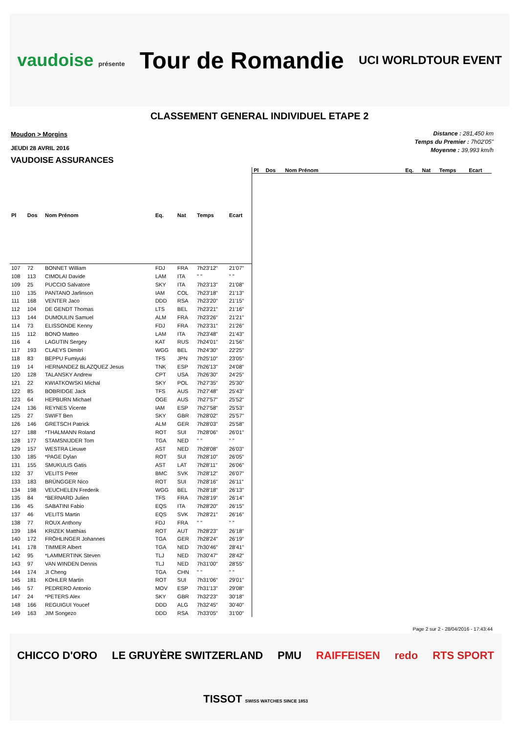vaudoise présente Tour de Romandie UCI WORLDTOUR EVENT
CLASSEMENT GENERAL INDIVIDUEL ETAPE 2
Moudon > Morgins
JEUDI 28 AVRIL 2016
VAUDOISE ASSURANCES
Distance : 281,450 km
Temps du Premier : 7h02'05"
Moyenne : 39,993 km/h
| Pl | Dos | Nom Prénom | Eq. | Nat | Temps | Ecart |
| --- | --- | --- | --- | --- | --- | --- |
| 107 | 72 | BONNET William | FDJ | FRA | 7h23'12" | 21'07" |
| 108 | 113 | CIMOLAI Davide | LAM | ITA | " " | " " |
| 109 | 25 | PUCCIO Salvatore | SKY | ITA | 7h23'13" | 21'08" |
| 110 | 135 | PANTANO Jarlinson | IAM | COL | 7h23'18" | 21'13" |
| 111 | 168 | VENTER Jaco | DDD | RSA | 7h23'20" | 21'15" |
| 112 | 104 | DE GENDT Thomas | LTS | BEL | 7h23'21" | 21'16" |
| 113 | 144 | DUMOULIN Samuel | ALM | FRA | 7h23'26" | 21'21" |
| 114 | 73 | ELISSONDE Kenny | FDJ | FRA | 7h23'31" | 21'26" |
| 115 | 112 | BONO Matteo | LAM | ITA | 7h23'48" | 21'43" |
| 116 | 4 | LAGUTIN Sergey | KAT | RUS | 7h24'01" | 21'56" |
| 117 | 193 | CLAEYS Dimitri | WGG | BEL | 7h24'30" | 22'25" |
| 118 | 83 | BEPPU Fumiyuki | TFS | JPN | 7h25'10" | 23'05" |
| 119 | 14 | HERNANDEZ BLAZQUEZ Jesus | TNK | ESP | 7h26'13" | 24'08" |
| 120 | 128 | TALANSKY Andrew | CPT | USA | 7h26'30" | 24'25" |
| 121 | 22 | KWIATKOWSKI Michal | SKY | POL | 7h27'35" | 25'30" |
| 122 | 85 | BOBRIDGE Jack | TFS | AUS | 7h27'48" | 25'43" |
| 123 | 64 | HEPBURN Michael | OGE | AUS | 7h27'57" | 25'52" |
| 124 | 136 | REYNES Vicente | IAM | ESP | 7h27'58" | 25'53" |
| 125 | 27 | SWIFT Ben | SKY | GBR | 7h28'02" | 25'57" |
| 126 | 146 | GRETSCH Patrick | ALM | GER | 7h28'03" | 25'58" |
| 127 | 188 | *THALMANN Roland | ROT | SUI | 7h28'06" | 26'01" |
| 128 | 177 | STAMSNIJDER Tom | TGA | NED | " " | " " |
| 129 | 157 | WESTRA Lieuwe | AST | NED | 7h28'08" | 26'03" |
| 130 | 185 | *PAGE Dylan | ROT | SUI | 7h28'10" | 26'05" |
| 131 | 155 | SMUKULIS Gatis | AST | LAT | 7h28'11" | 26'06" |
| 132 | 37 | VELITS Peter | BMC | SVK | 7h28'12" | 26'07" |
| 133 | 183 | BRÜNGGER Nico | ROT | SUI | 7h28'16" | 26'11" |
| 134 | 198 | VEUCHELEN Frederik | WGG | BEL | 7h28'18" | 26'13" |
| 135 | 84 | *BERNARD Julien | TFS | FRA | 7h28'19" | 26'14" |
| 136 | 45 | SABATINI Fabio | EQS | ITA | 7h28'20" | 26'15" |
| 137 | 46 | VELITS Martin | EQS | SVK | 7h28'21" | 26'16" |
| 138 | 77 | ROUX Anthony | FDJ | FRA | " " | " " |
| 139 | 184 | KRIZEK Matthias | ROT | AUT | 7h28'23" | 26'18" |
| 140 | 172 | FRÖHLINGER Johannes | TGA | GER | 7h28'24" | 26'19" |
| 141 | 178 | TIMMER Albert | TGA | NED | 7h30'46" | 28'41" |
| 142 | 95 | *LAMMERTINK Steven | TLJ | NED | 7h30'47" | 28'42" |
| 143 | 97 | VAN WINDEN Dennis | TLJ | NED | 7h31'00" | 28'55" |
| 144 | 174 | JI Cheng | TGA | CHN | " " | " " |
| 145 | 181 | KOHLER Martin | ROT | SUI | 7h31'06" | 29'01" |
| 146 | 57 | PEDRERO Antonio | MOV | ESP | 7h31'13" | 29'08" |
| 147 | 24 | *PETERS Alex | SKY | GBR | 7h32'23" | 30'18" |
| 148 | 166 | REGUIGUI Youcef | DDD | ALG | 7h32'45" | 30'40" |
| 149 | 163 | JIM Songezo | DDD | RSA | 7h33'05" | 31'00" |
| Pl | Dos | Nom Prénom | Eq. | Nat | Temps | Ecart |
| --- | --- | --- | --- | --- | --- | --- |
Page 2 sur 2 - 28/04/2016 - 17:43:44
CHICCO D'ORO LE GRUYÈRE SWITZERLAND PMU RAIFFEISEN redo RTS SPORT TISSOT SWISS WATCHES SINCE 1853